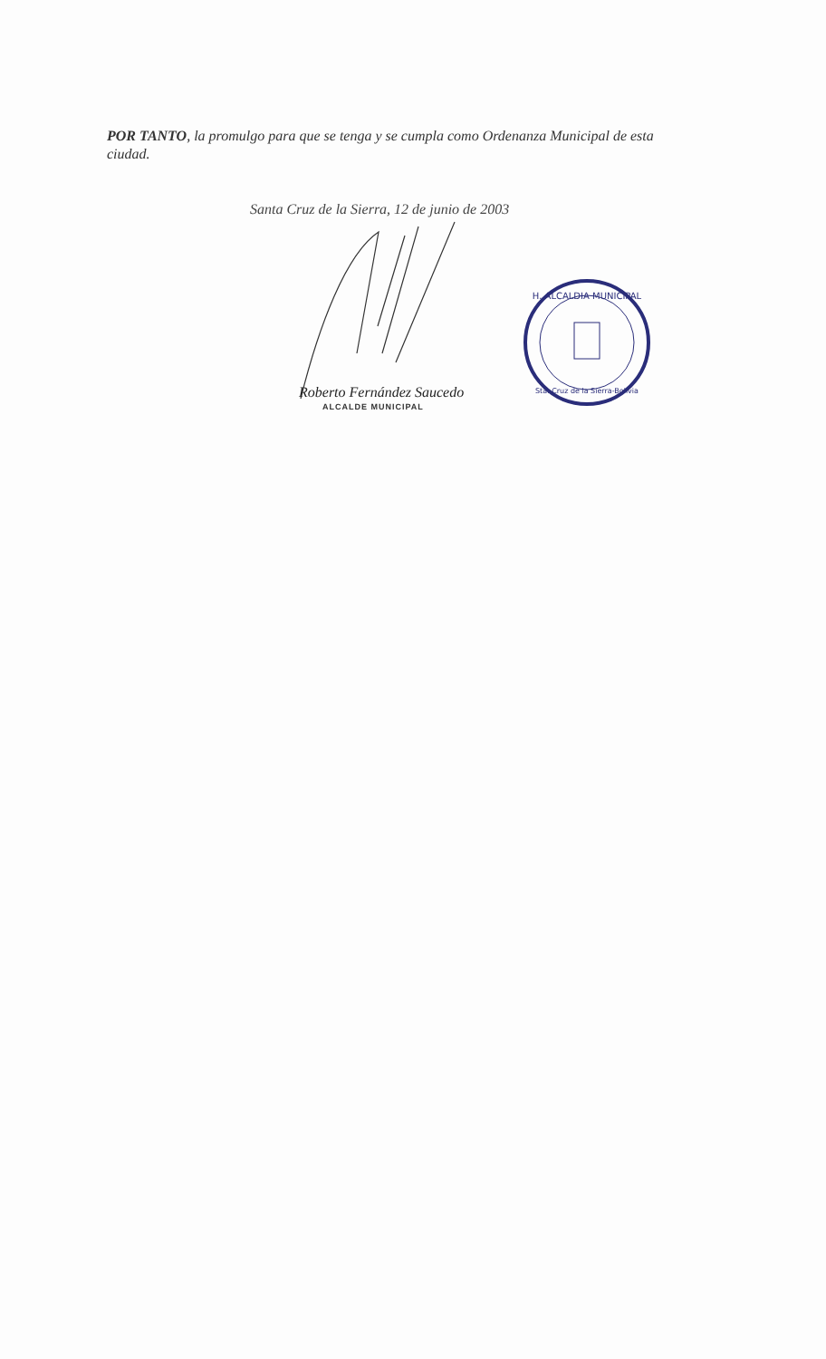POR TANTO, la promulgo para que se tenga y se cumpla como Ordenanza Municipal de esta ciudad.
Santa Cruz de la Sierra, 12 de junio de 2003
Roberto Fernández Saucedo
ALCALDE MUNICIPAL
H. ALCALDIA MUNICIPAL
Sta. Cruz de la Sierra-Bolivia